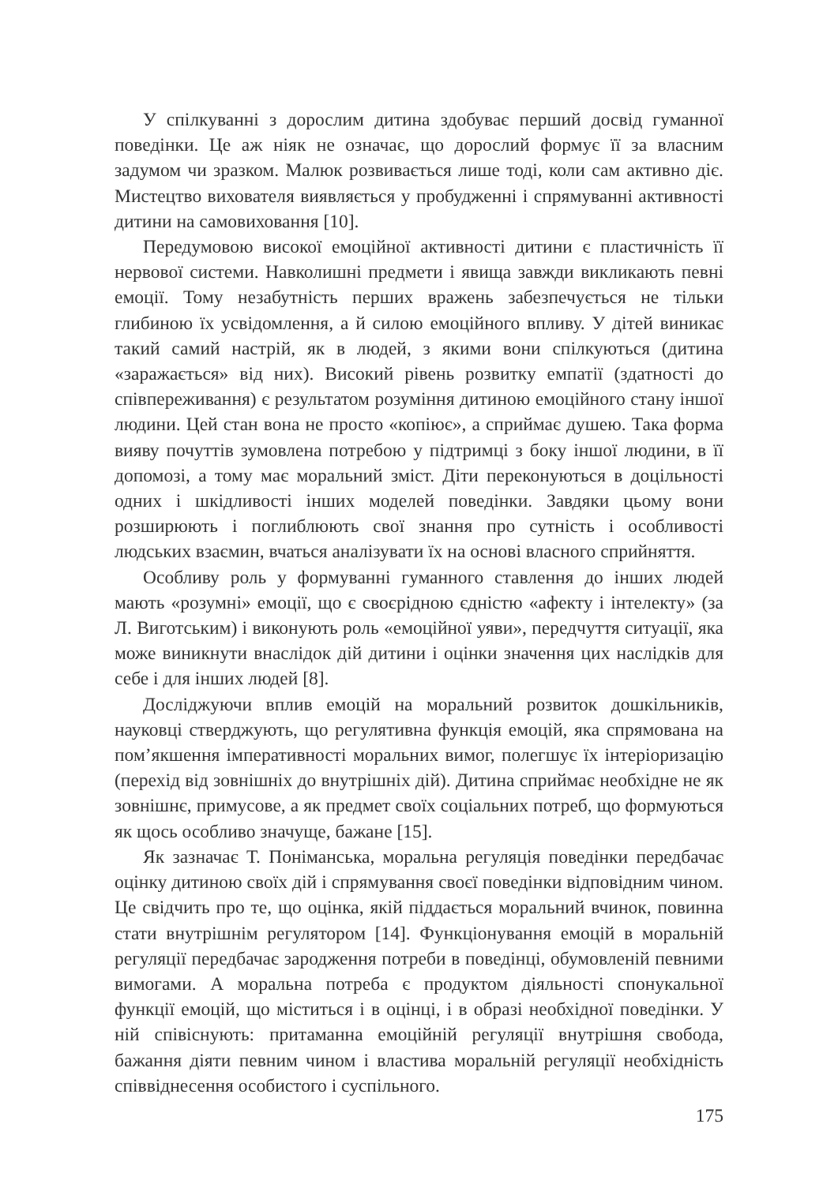У спілкуванні з дорослим дитина здобуває перший досвід гуманної поведінки. Це аж ніяк не означає, що дорослий формує її за власним задумом чи зразком. Малюк розвивається лише тоді, коли сам активно діє. Мистецтво вихователя виявляється у пробудженні і спрямуванні активності дитини на самовиховання [10].
Передумовою високої емоційної активності дитини є пластичність її нервової системи. Навколишні предмети і явища завжди викликають певні емоції. Тому незабутність перших вражень забезпечується не тільки глибиною їх усвідомлення, а й силою емоційного впливу. У дітей виникає такий самий настрій, як в людей, з якими вони спілкуються (дитина «заражається» від них). Високий рівень розвитку емпатії (здатності до співпереживання) є результатом розуміння дитиною емоційного стану іншої людини. Цей стан вона не просто «копіює», а сприймає душею. Така форма вияву почуттів зумовлена потребою у підтримці з боку іншої людини, в її допомозі, а тому має моральний зміст. Діти переконуються в доцільності одних і шкідливості інших моделей поведінки. Завдяки цьому вони розширюють і поглиблюють свої знання про сутність і особливості людських взаємин, вчаться аналізувати їх на основі власного сприйняття.
Особливу роль у формуванні гуманного ставлення до інших людей мають «розумні» емоції, що є своєрідною єдністю «афекту і інтелекту» (за Л. Виготським) і виконують роль «емоційної уяви», передчуття ситуації, яка може виникнути внаслідок дій дитини і оцінки значення цих наслідків для себе і для інших людей [8].
Досліджуючи вплив емоцій на моральний розвиток дошкільників, науковці стверджують, що регулятивна функція емоцій, яка спрямована на пом’якшення імперативності моральних вимог, полегшує їх інтеріоризацію (перехід від зовнішніх до внутрішніх дій). Дитина сприймає необхідне не як зовнішнє, примусове, а як предмет своїх соціальних потреб, що формуються як щось особливо значуще, бажане [15].
Як зазначає Т. Поніманська, моральна регуляція поведінки передбачає оцінку дитиною своїх дій і спрямування своєї поведінки відповідним чином. Це свідчить про те, що оцінка, якій піддається моральний вчинок, повинна стати внутрішнім регулятором [14]. Функціонування емоцій в моральній регуляції передбачає зародження потреби в поведінці, обумовленій певними вимогами. А моральна потреба є продуктом діяльності спонукальної функції емоцій, що міститься і в оцінці, і в образі необхідної поведінки. У ній співіснують: притаманна емоційній регуляції внутрішня свобода, бажання діяти певним чином і властива моральній регуляції необхідність співвіднесення особистого і суспільного.
175